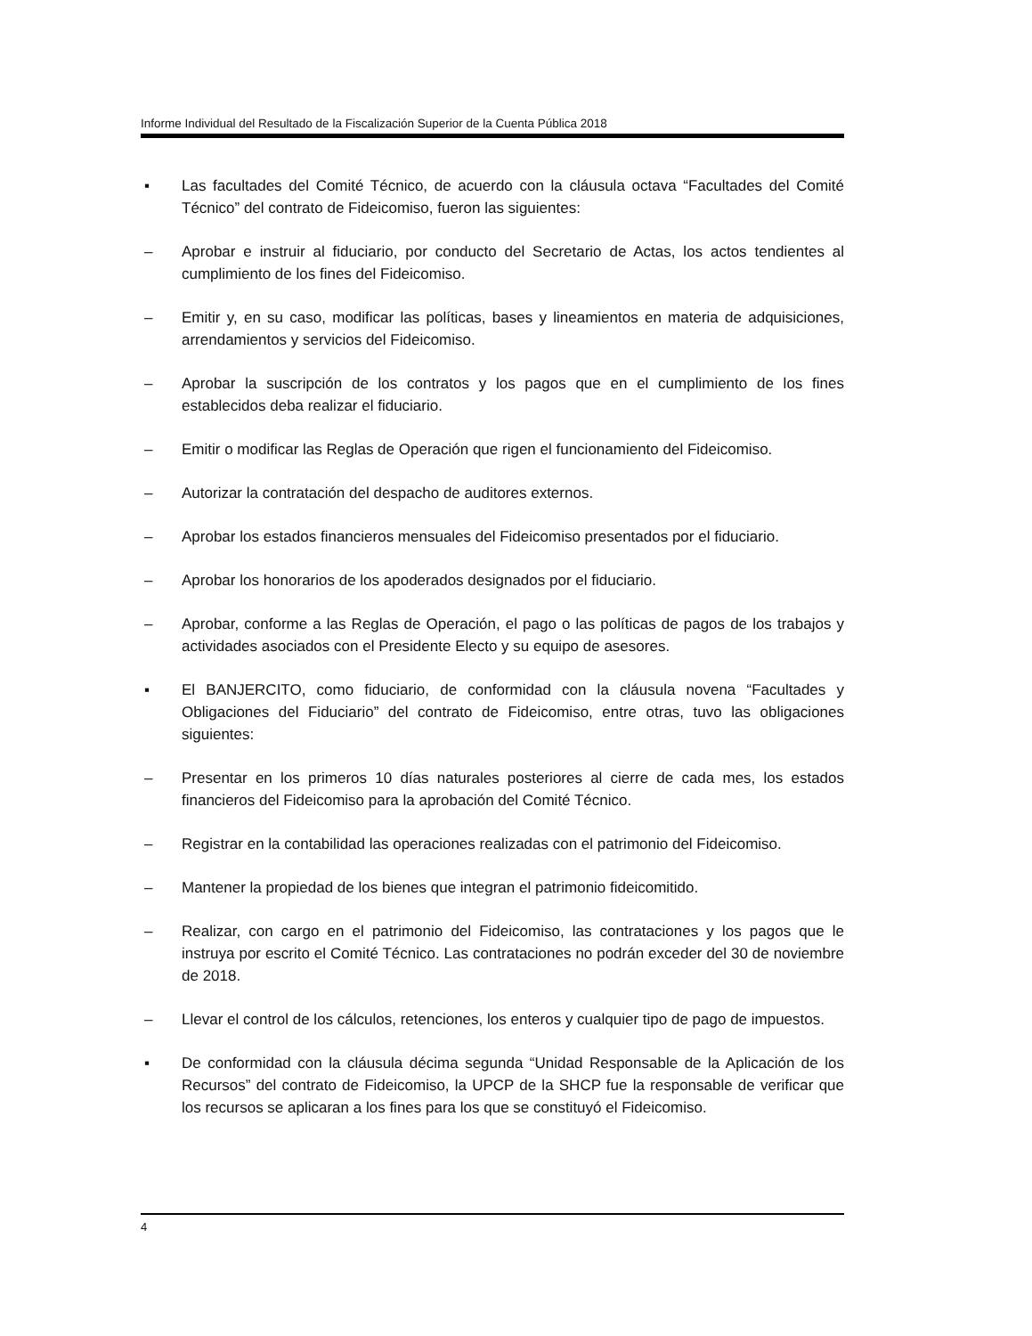Informe Individual del Resultado de la Fiscalización Superior de la Cuenta Pública 2018
▪ Las facultades del Comité Técnico, de acuerdo con la cláusula octava “Facultades del Comité Técnico” del contrato de Fideicomiso, fueron las siguientes:
– Aprobar e instruir al fiduciario, por conducto del Secretario de Actas, los actos tendientes al cumplimiento de los fines del Fideicomiso.
– Emitir y, en su caso, modificar las políticas, bases y lineamientos en materia de adquisiciones, arrendamientos y servicios del Fideicomiso.
– Aprobar la suscripción de los contratos y los pagos que en el cumplimiento de los fines establecidos deba realizar el fiduciario.
– Emitir o modificar las Reglas de Operación que rigen el funcionamiento del Fideicomiso.
– Autorizar la contratación del despacho de auditores externos.
– Aprobar los estados financieros mensuales del Fideicomiso presentados por el fiduciario.
– Aprobar los honorarios de los apoderados designados por el fiduciario.
– Aprobar, conforme a las Reglas de Operación, el pago o las políticas de pagos de los trabajos y actividades asociados con el Presidente Electo y su equipo de asesores.
▪ El BANJERCITO, como fiduciario, de conformidad con la cláusula novena “Facultades y Obligaciones del Fiduciario” del contrato de Fideicomiso, entre otras, tuvo las obligaciones siguientes:
– Presentar en los primeros 10 días naturales posteriores al cierre de cada mes, los estados financieros del Fideicomiso para la aprobación del Comité Técnico.
– Registrar en la contabilidad las operaciones realizadas con el patrimonio del Fideicomiso.
– Mantener la propiedad de los bienes que integran el patrimonio fideicomitido.
– Realizar, con cargo en el patrimonio del Fideicomiso, las contrataciones y los pagos que le instruya por escrito el Comité Técnico. Las contrataciones no podrán exceder del 30 de noviembre de 2018.
– Llevar el control de los cálculos, retenciones, los enteros y cualquier tipo de pago de impuestos.
▪ De conformidad con la cláusula décima segunda “Unidad Responsable de la Aplicación de los Recursos” del contrato de Fideicomiso, la UPCP de la SHCP fue la responsable de verificar que los recursos se aplicaran a los fines para los que se constituyó el Fideicomiso.
4